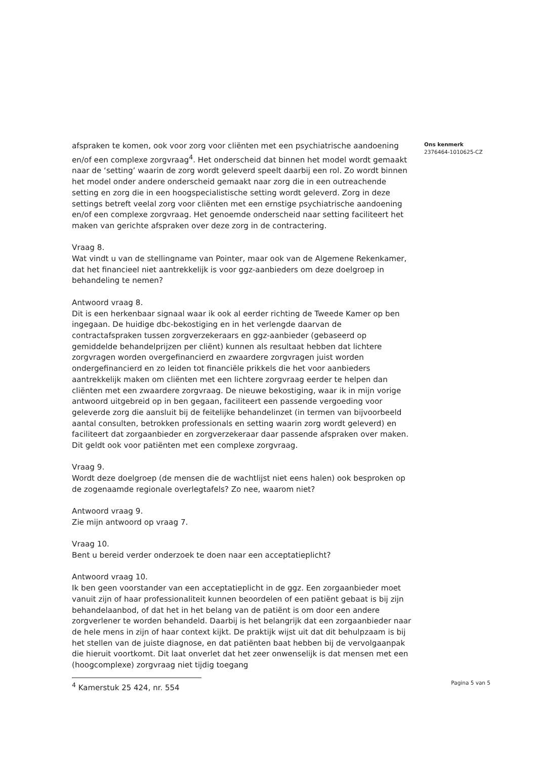afspraken te komen, ook voor zorg voor cliënten met een psychiatrische aandoening en/of een complexe zorgvraag<sup>4</sup>. Het onderscheid dat binnen het model wordt gemaakt naar de ‘setting’ waarin de zorg wordt geleverd speelt daarbij een rol. Zo wordt binnen het model onder andere onderscheid gemaakt naar zorg die in een outreachende setting en zorg die in een hoogspecialistische setting wordt geleverd. Zorg in deze settings betreft veelal zorg voor cliënten met een ernstige psychiatrische aandoening en/of een complexe zorgvraag. Het genoemde onderscheid naar setting faciliteert het maken van gerichte afspraken over deze zorg in de contractering.
Vraag 8.
Wat vindt u van de stellingname van Pointer, maar ook van de Algemene Rekenkamer, dat het financieel niet aantrekkelijk is voor ggz-aanbieders om deze doelgroep in behandeling te nemen?
Antwoord vraag 8.
Dit is een herkenbaar signaal waar ik ook al eerder richting de Tweede Kamer op ben ingegaan. De huidige dbc-bekostiging en in het verlengde daarvan de contractafspraken tussen zorgverzekeraars en ggz-aanbieder (gebaseerd op gemiddelde behandelprijzen per cliënt) kunnen als resultaat hebben dat lichtere zorgvragen worden overgefinancierd en zwaardere zorgvragen juist worden ondergefinancierd en zo leiden tot financiële prikkels die het voor aanbieders aantrekkelijk maken om cliënten met een lichtere zorgvraag eerder te helpen dan cliënten met een zwaardere zorgvraag. De nieuwe bekostiging, waar ik in mijn vorige antwoord uitgebreid op in ben gegaan, faciliteert een passende vergoeding voor geleverde zorg die aansluit bij de feitelijke behandelinzet (in termen van bijvoorbeeld aantal consulten, betrokken professionals en setting waarin zorg wordt geleverd) en faciliteert dat zorgaanbieder en zorgverzekeraar daar passende afspraken over maken. Dit geldt ook voor patiënten met een complexe zorgvraag.
Vraag 9.
Wordt deze doelgroep (de mensen die de wachtlijst niet eens halen) ook besproken op de zogenaamde regionale overlegtafels? Zo nee, waarom niet?
Antwoord vraag 9.
Zie mijn antwoord op vraag 7.
Vraag 10.
Bent u bereid verder onderzoek te doen naar een acceptatieplicht?
Antwoord vraag 10.
Ik ben geen voorstander van een acceptatieplicht in de ggz. Een zorgaanbieder moet vanuit zijn of haar professionaliteit kunnen beoordelen of een patiënt gebaat is bij zijn behandelaanbod, of dat het in het belang van de patiënt is om door een andere zorgverlener te worden behandeld. Daarbij is het belangrijk dat een zorgaanbieder naar de hele mens in zijn of haar context kijkt. De praktijk wijst uit dat dit behulpzaam is bij het stellen van de juiste diagnose, en dat patiënten baat hebben bij de vervolgaanpak die hieruit voortkomt. Dit laat onverlet dat het zeer onwenselijk is dat mensen met een (hoogcomplexe) zorgvraag niet tijdig toegang
Ons kenmerk
2376464-1010625-CZ
<sup>4</sup> Kamerstuk 25 424, nr. 554
Pagina 5 van 5